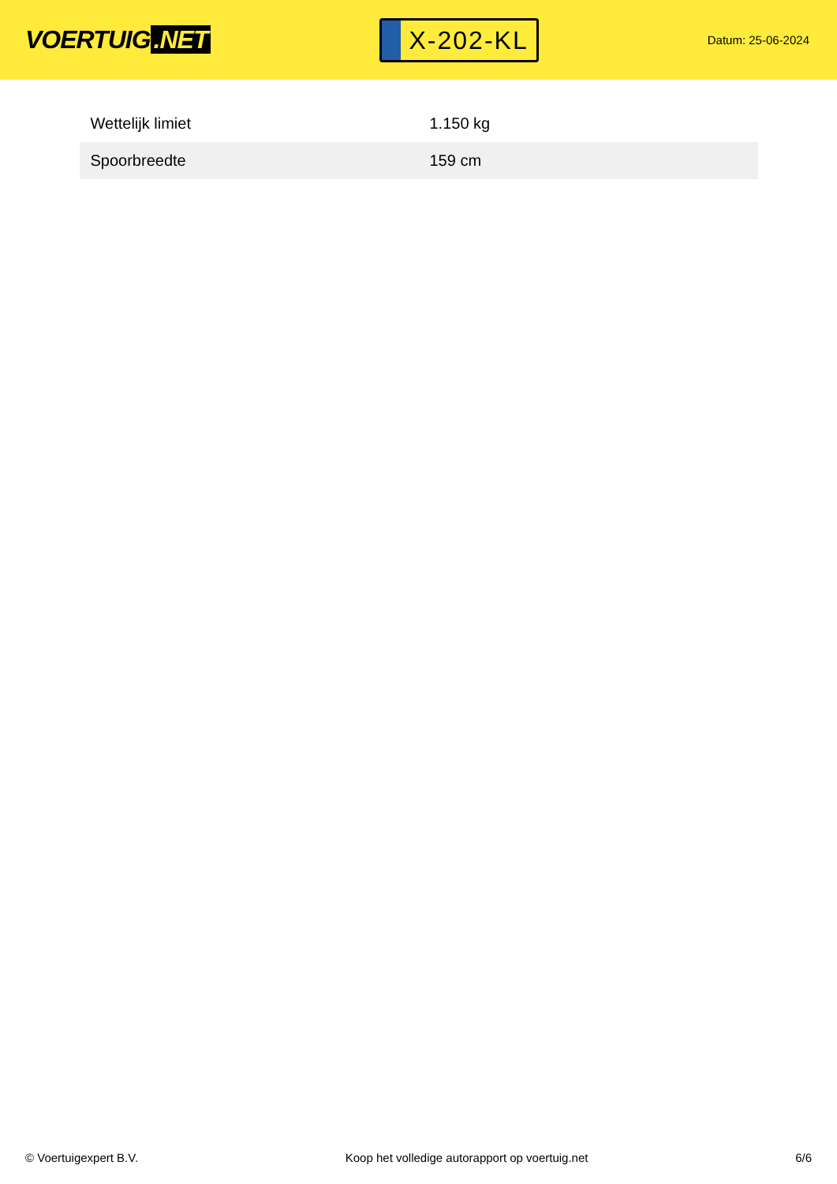VOERTUIG.NET
X-202-KL
Datum: 25-06-2024
| Wettelijk limiet | 1.150 kg |
| Spoorbreedte | 159 cm |
© Voertuigexpert B.V. Koop het volledige autorapport op voertuig.net 6/6